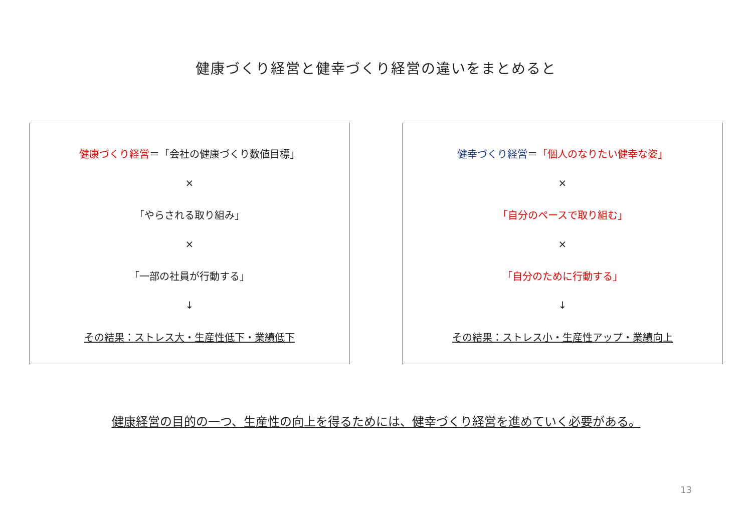健康づくり経営と健幸づくり経営の違いをまとめると
健康づくり経営＝「会社の健康づくり数値目標」
×
「やらされる取り組み」
×
「一部の社員が行動する」
↓
その結果：ストレス大・生産性低下・業績低下
健幸づくり経営＝「個人のなりたい健幸な姿」
×
「自分のペースで取り組む」
×
「自分のために行動する」
↓
その結果：ストレス小・生産性アップ・業績向上
健康経営の目的の一つ、生産性の向上を得るためには、健幸づくり経営を進めていく必要がある。
13